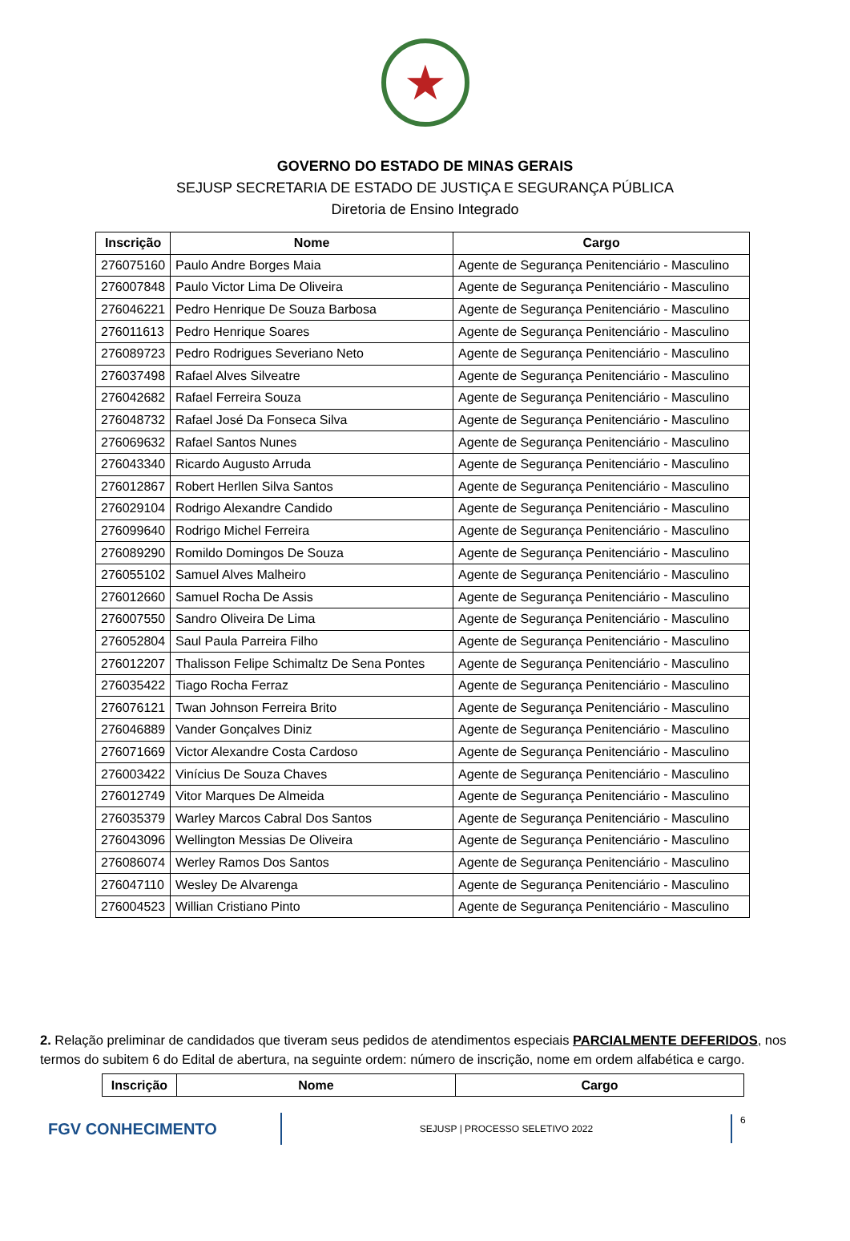★
GOVERNO DO ESTADO DE MINAS GERAIS
SEJUSP SECRETARIA DE ESTADO DE JUSTIÇA E SEGURANÇA PÚBLICA
Diretoria de Ensino Integrado
| Inscrição | Nome | Cargo |
| --- | --- | --- |
| 276075160 | Paulo Andre Borges Maia | Agente de Segurança Penitenciário - Masculino |
| 276007848 | Paulo Victor Lima De Oliveira | Agente de Segurança Penitenciário - Masculino |
| 276046221 | Pedro Henrique De Souza Barbosa | Agente de Segurança Penitenciário - Masculino |
| 276011613 | Pedro Henrique Soares | Agente de Segurança Penitenciário - Masculino |
| 276089723 | Pedro Rodrigues Severiano Neto | Agente de Segurança Penitenciário - Masculino |
| 276037498 | Rafael Alves Silveatre | Agente de Segurança Penitenciário - Masculino |
| 276042682 | Rafael Ferreira Souza | Agente de Segurança Penitenciário - Masculino |
| 276048732 | Rafael José Da Fonseca Silva | Agente de Segurança Penitenciário - Masculino |
| 276069632 | Rafael Santos Nunes | Agente de Segurança Penitenciário - Masculino |
| 276043340 | Ricardo Augusto Arruda | Agente de Segurança Penitenciário - Masculino |
| 276012867 | Robert Herllen Silva Santos | Agente de Segurança Penitenciário - Masculino |
| 276029104 | Rodrigo Alexandre Candido | Agente de Segurança Penitenciário - Masculino |
| 276099640 | Rodrigo Michel Ferreira | Agente de Segurança Penitenciário - Masculino |
| 276089290 | Romildo Domingos De Souza | Agente de Segurança Penitenciário - Masculino |
| 276055102 | Samuel Alves Malheiro | Agente de Segurança Penitenciário - Masculino |
| 276012660 | Samuel Rocha De Assis | Agente de Segurança Penitenciário - Masculino |
| 276007550 | Sandro Oliveira De Lima | Agente de Segurança Penitenciário - Masculino |
| 276052804 | Saul Paula Parreira Filho | Agente de Segurança Penitenciário - Masculino |
| 276012207 | Thalisson Felipe Schimaltz De Sena Pontes | Agente de Segurança Penitenciário - Masculino |
| 276035422 | Tiago Rocha Ferraz | Agente de Segurança Penitenciário - Masculino |
| 276076121 | Twan Johnson Ferreira Brito | Agente de Segurança Penitenciário - Masculino |
| 276046889 | Vander Gonçalves Diniz | Agente de Segurança Penitenciário - Masculino |
| 276071669 | Victor Alexandre Costa Cardoso | Agente de Segurança Penitenciário - Masculino |
| 276003422 | Vinícius De Souza Chaves | Agente de Segurança Penitenciário - Masculino |
| 276012749 | Vitor Marques De Almeida | Agente de Segurança Penitenciário - Masculino |
| 276035379 | Warley Marcos Cabral Dos Santos | Agente de Segurança Penitenciário - Masculino |
| 276043096 | Wellington Messias De Oliveira | Agente de Segurança Penitenciário - Masculino |
| 276086074 | Werley Ramos Dos Santos | Agente de Segurança Penitenciário - Masculino |
| 276047110 | Wesley De Alvarenga | Agente de Segurança Penitenciário - Masculino |
| 276004523 | Willian Cristiano Pinto | Agente de Segurança Penitenciário - Masculino |
2. Relação preliminar de candidados que tiveram seus pedidos de atendimentos especiais PARCIALMENTE DEFERIDOS, nos termos do subitem 6 do Edital de abertura, na seguinte ordem: número de inscrição, nome em ordem alfabética e cargo.
| Inscrição | Nome | Cargo |
| --- | --- | --- |
FGV CONHECIMENTO
SEJUSP | PROCESSO SELETIVO 2022
6